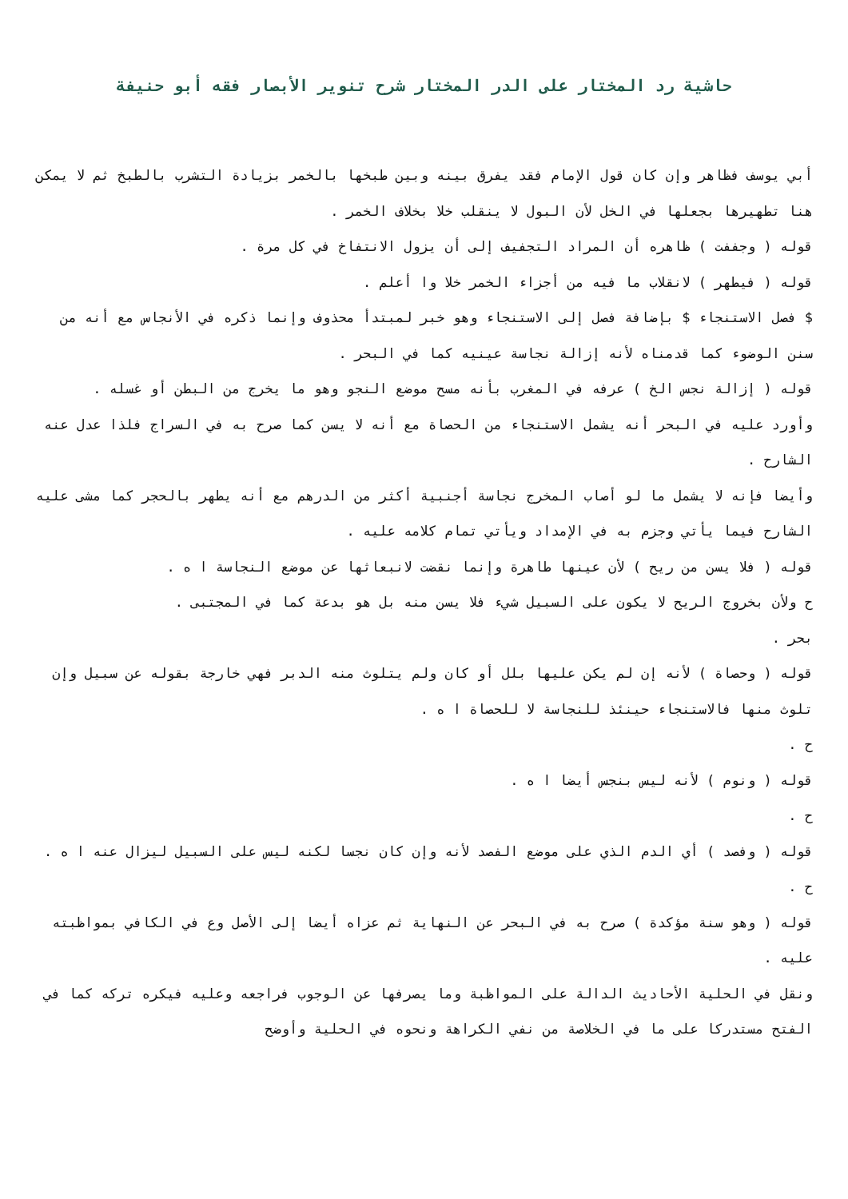حاشية رد المختار على الدر المختار شرح تنوير الأبصار فقه أبو حنيفة
أبي يوسف فظاهر وإن كان قول الإمام فقد يفرق بينه وبين طبخها بالخمر بزيادة التشرب بالطبخ ثم لا يمكن هنا تطهيرها بجعلها في الخل لأن البول لا ينقلب خلا بخلاف الخمر .
قوله ( وجففت ) ظاهره أن المراد التجفيف إلى أن يزول الانتفاخ في كل مرة .
قوله ( فيطهر ) لانقلاب ما فيه من أجزاء الخمر خلا وا أعلم .
$ فصل الاستنجاء $ بإضافة فصل إلى الاستنجاء وهو خبر لمبتدأ محذوف وإنما ذكره في الأنجاس مع أنه من سنن الوضوء كما قدمناه لأنه إزالة نجاسة عينيه كما في البحر .
قوله ( إزالة نجس الخ ) عرفه في المغرب بأنه مسح موضع النجو وهو ما يخرج من البطن أو غسله .
وأورد عليه في البحر أنه يشمل الاستنجاء من الحصاة مع أنه لا يسن كما صرح به في السراج فلذا عدل عنه الشارح .
وأيضا فإنه لا يشمل ما لو أصاب المخرج نجاسة أجنبية أكثر من الدرهم مع أنه يطهر بالحجر كما مشى عليه الشارح فيما يأتي وجزم به في الإمداد ويأتي تمام كلامه عليه .
قوله ( فلا يسن من ريح ) لأن عينها طاهرة وإنما نقضت لانبعاثها عن موضع النجاسة ا ه .
ح ولأن بخروج الريح لا يكون على السبيل شيء فلا يسن منه بل هو بدعة كما في المجتبى .
بحر .
قوله ( وحصاة ) لأنه إن لم يكن عليها بلل أو كان ولم يتلوث منه الدبر فهي خارجة بقوله عن سبيل وإن تلوث منها فالاستنجاء حينئذ للنجاسة لا للحصاة ا ه .
ح .
قوله ( ونوم ) لأنه ليس بنجس أيضا ا ه .
ح .
قوله ( وفصد ) أي الدم الذي على موضع الفصد لأنه وإن كان نجسا لكنه ليس على السبيل ليزال عنه ا ه .
ح .
قوله ( وهو سنة مؤكدة ) صرح به في البحر عن النهاية ثم عزاه أيضا إلى الأصل وع في الكافي بمواظبته عليه .
ونقل في الحلية الأحاديث الدالة على المواظبة وما يصرفها عن الوجوب فراجعه وعليه فيكره تركه كما في الفتح مستدركا على ما في الخلاصة من نفي الكراهة ونحوه في الحلية وأوضح